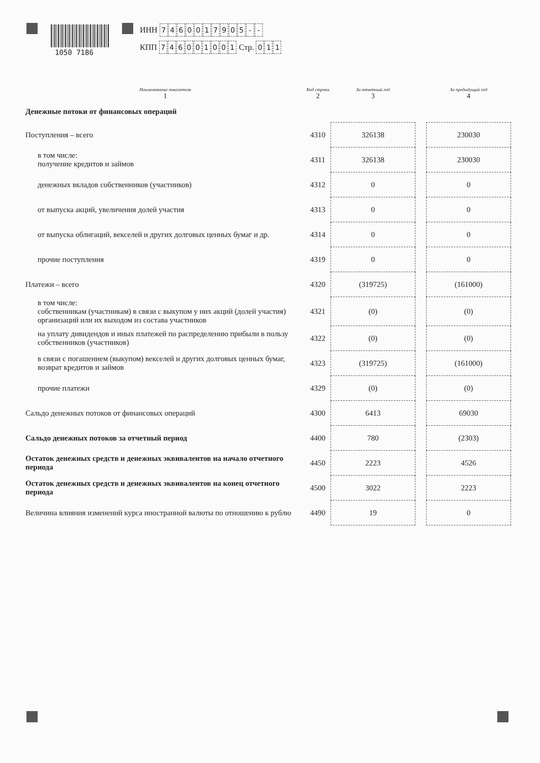1050 7186
ИНН 7460017905 - -
КПП 746001001 Стр. 0 1 1
| Наименование показателя 1 | Код строки 2 | За отчетный год 3 | | За предыдущий год 4 |
| --- | --- | --- | --- | --- |
| Денежные потоки от финансовых операций | | | | |
| Поступления – всего | 4310 | 326138 | | 230030 |
| в том числе: получение кредитов и займов | 4311 | 326138 | | 230030 |
| денежных вкладов собственников (участников) | 4312 | 0 | | 0 |
| от выпуска акций, увеличения долей участия | 4313 | 0 | | 0 |
| от выпуска облигаций, векселей и других долговых ценных бумаг и др. | 4314 | 0 | | 0 |
| прочие поступления | 4319 | 0 | | 0 |
| Платежи – всего | 4320 | (319725) | | (161000) |
| в том числе: собственникам (участникам) в связи с выкупом у них акций (долей участия) организаций или их выходом из состава участников | 4321 | (0) | | (0) |
| на уплату дивидендов и иных платежей по распределению прибыли в пользу собственников (участников) | 4322 | (0) | | (0) |
| в связи с погашением (выкупом) векселей и других долговых ценных бумаг, возврат кредитов и займов | 4323 | (319725) | | (161000) |
| прочие платежи | 4329 | (0) | | (0) |
| Сальдо денежных потоков от финансовых операций | 4300 | 6413 | | 69030 |
| Сальдо денежных потоков за отчетный период | 4400 | 780 | | (2303) |
| Остаток денежных средств и денежных эквивалентов на начало отчетного периода | 4450 | 2223 | | 4526 |
| Остаток денежных средств и денежных эквивалентов на конец отчетного периода | 4500 | 3022 | | 2223 |
| Величина влияния изменений курса иностранной валюты по отношению к рублю | 4490 | 19 | | 0 |